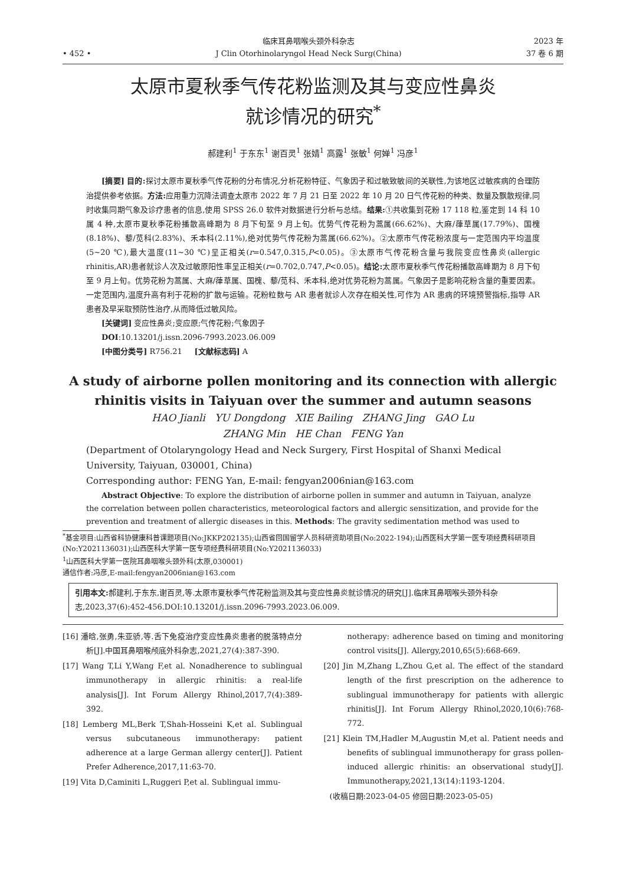• 452 •
临床耳鼻咽喉头颈外科杂志
J Clin Otorhinolaryngol Head Neck Surg(China)
2023 年
37 卷 6 期
太原市夏秋季气传花粉监测及其与变应性鼻炎
就诊情况的研究<sup>*</sup>
郝建利<sup>1</sup> 于东东<sup>1</sup> 谢百灵<sup>1</sup> 张婧<sup>1</sup> 高露<sup>1</sup> 张敏<sup>1</sup> 何婵<sup>1</sup> 冯彦<sup>1</sup>
[摘要] 目的: 探讨太原市夏秋季气传花粉的分布情况,分析花粉特征、气象因子和过敏致敏间的关联性,为该地区过敏疾病的合理防治提供参考依据。方法: 应用重力沉降法调查太原市 2022 年 7 月 21 日至 2022 年 10 月 20 日气传花粉的种类、数量及飘散规律,同时收集同期气象及诊疗患者的信息,使用 SPSS 26.0 软件对数据进行分析与总结。结果: ①共收集到花粉 17 118 粒,鉴定到 14 科 10 属 4 种,太原市夏秋季花粉播散高峰期为 8 月下旬至 9 月上旬。优势气传花粉为蒿属(66.62%)、大麻/葎草属(17.79%)、国槐(8.18%)、藜/苋科(2.83%)、禾本科(2.11%),绝对优势气传花粉为蒿属(66.62%)。②太原市气传花粉浓度与一定范围内平均温度(5~20 ℃),最大温度(11~30 ℃)呈正相关(r=0.547,0.315,P<0.05)。③太原市气传花粉含量与我院变应性鼻炎(allergic rhinitis,AR)患者就诊人次及过敏原阳性率呈正相关(r=0.702,0.747,P<0.05)。结论: 太原市夏秋季气传花粉播散高峰期为 8 月下旬至 9 月上旬。优势花粉为蒿属、大麻/葎草属、国槐、藜/苋科、禾本科,绝对优势花粉为蒿属。气象因子是影响花粉含量的重要因素。一定范围内,温度升高有利于花粉的扩散与运输。花粉粒数与 AR 患者就诊人次存在相关性,可作为 AR 患病的环境预警指标,指导 AR 患者及早采取预防性治疗,从而降低过敏风险。
[关键词] 变应性鼻炎;变应原;气传花粉;气象因子
DOI:10.13201/j.issn.2096-7993.2023.06.009
[中图分类号] R756.21 [文献标志码] A
A study of airborne pollen monitoring and its connection with allergic
rhinitis visits in Taiyuan over the summer and autumn seasons
HAO Jianli YU Dongdong XIE Bailing ZHANG Jing GAO Lu
ZHANG Min HE Chan FENG Yan
(Department of Otolaryngology Head and Neck Surgery, First Hospital of Shanxi Medical University, Taiyuan, 030001, China)
Corresponding author: FENG Yan, E-mail: fengyan2006nian@163.com
Abstract Objective: To explore the distribution of airborne pollen in summer and autumn in Taiyuan, analyze the correlation between pollen characteristics, meteorological factors and allergic sensitization, and provide for the prevention and treatment of allergic diseases in this. Methods: The gravity sedimentation method was used to
<sup>*</sup> 基金项目:山西省科协健康科普课题项目(No:JKKP202135);山西省回国留学人员科研资助项目(No:2022-194);山西医科大学第一医专项经费科研项目(No:Y2021136031);山西医科大学第一医专项经费科研项目(No:Y2021136033)
<sup>1</sup> 山西医科大学第一医院耳鼻咽喉头颈外科(太原,030001)
通信作者:冯彦,E-mail:fengyan2006nian@163.com
引用本文: 郝建利,于东东,谢百灵,等.太原市夏秋季气传花粉监测及其与变应性鼻炎就诊情况的研究[J].临床耳鼻咽喉头颈外科杂志,2023,37(6):452-456.DOI:10.13201/j.issn.2096-7993.2023.06.009.
[16] 潘晗,张勇,朱亚骄,等.舌下免疫治疗变应性鼻炎患者的脱落特点分析[J].中国耳鼻咽喉颅底外科杂志,2021,27(4):387-390.
[17] Wang T,Li Y,Wang F,et al. Nonadherence to sublingual immunotherapy in allergic rhinitis: a real-life analysis[J]. Int Forum Allergy Rhinol,2017,7(4):389-392.
[18] Lemberg ML,Berk T,Shah-Hosseini K,et al. Sublingual versus subcutaneous immunotherapy: patient adherence at a large German allergy center[J]. Patient Prefer Adherence,2017,11:63-70.
[19] Vita D,Caminiti L,Ruggeri P,et al. Sublingual immu-
notherapy: adherence based on timing and monitoring control visits[J]. Allergy,2010,65(5):668-669.
[20] Jin M,Zhang L,Zhou G,et al. The effect of the standard length of the first prescription on the adherence to sublingual immunotherapy for patients with allergic rhinitis[J]. Int Forum Allergy Rhinol,2020,10(6):768-772.
[21] Klein TM,Hadler M,Augustin M,et al. Patient needs and benefits of sublingual immunotherapy for grass pollen-induced allergic rhinitis: an observational study[J]. Immunotherapy,2021,13(14):1193-1204.
(收稿日期:2023-04-05 修回日期:2023-05-05)